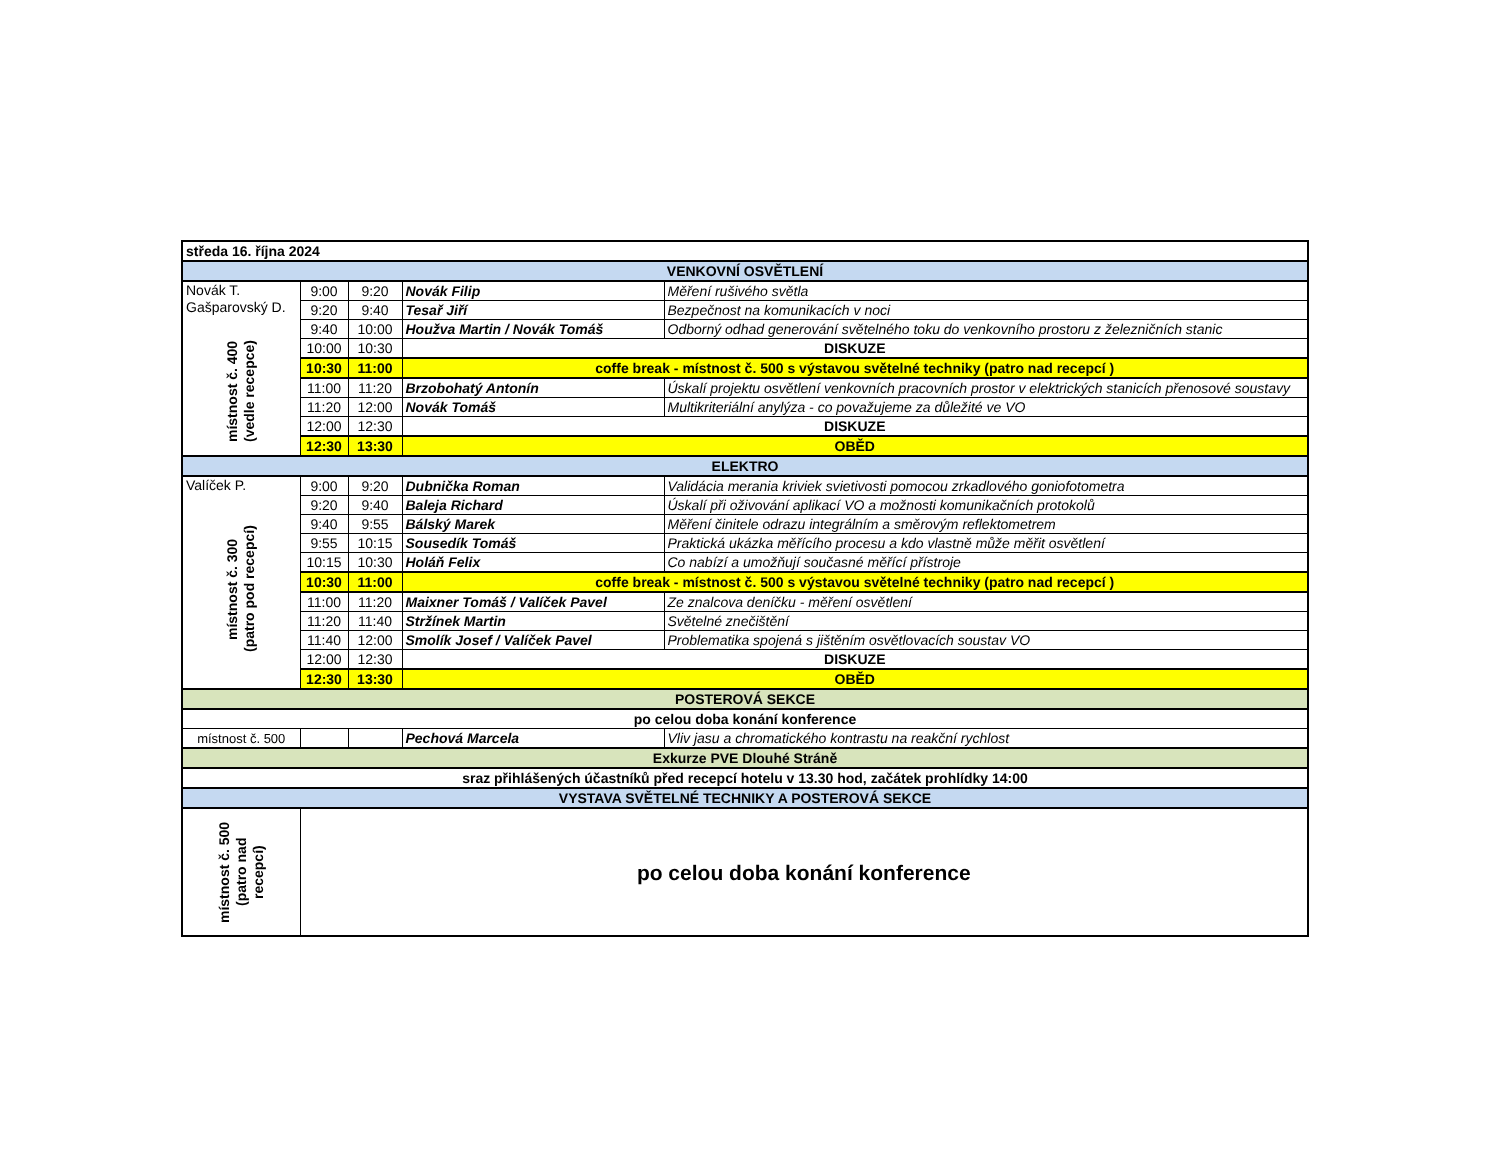| středa 16. října 2024 | | | | |
| VENKOVNÍ OSVĚTLENÍ | | | | |
| Novák T. Gašparovský D. místnost č. 400 (vedle recepce) | 9:00 | 9:20 | Novák Filip | Měření rušivého světla |
| | 9:20 | 9:40 | Tesař Jiří | Bezpečnost na komunikacích v noci |
| | 9:40 | 10:00 | Houžva Martin / Novák Tomáš | Odborný odhad generování světelného toku do venkovního prostoru z železničních stanic |
| | 10:00 | 10:30 | DISKUZE | |
| | 10:30 | 11:00 | coffe break - místnost č. 500 s výstavou světelné techniky (patro nad recepcí ) | |
| | 11:00 | 11:20 | Brzobohatý Antonín | Úskalí projektu osvětlení venkovních pracovních prostor v elektrických stanicích přenosové soustavy |
| | 11:20 | 12:00 | Novák Tomáš | Multikriteriální anylýza - co považujeme za důležité ve VO |
| | 12:00 | 12:30 | DISKUZE | |
| | 12:30 | 13:30 | OBĚD | |
| ELEKTRO | | | | |
| Valíček P. místnost č. 300 (patro pod recepcí) | 9:00 | 9:20 | Dubnička Roman | Validácia merania kriviek svietivosti pomocou zrkadlového goniofotometra |
| | 9:20 | 9:40 | Baleja Richard | Úskalí při oživování aplikací VO a možnosti komunikačních protokolů |
| | 9:40 | 9:55 | Bálský Marek | Měření činitele odrazu integrálním a směrovým reflektometrem |
| | 9:55 | 10:15 | Sousedík Tomáš | Praktická ukázka měřícího procesu a kdo vlastně může měřit osvětlení |
| | 10:15 | 10:30 | Holáň Felix | Co nabízí a umožňují současné měřící přístroje |
| | 10:30 | 11:00 | coffe break - místnost č. 500 s výstavou světelné techniky (patro nad recepcí ) | |
| | 11:00 | 11:20 | Maixner Tomáš / Valíček Pavel | Ze znalcova deníčku - měření osvětlení |
| | 11:20 | 11:40 | Stržínek Martin | Světelné znečištění |
| | 11:40 | 12:00 | Smolík Josef / Valíček Pavel | Problematika spojená s jištěním osvětlovacích soustav VO |
| | 12:00 | 12:30 | DISKUZE | |
| | 12:30 | 13:30 | OBĚD | |
| POSTEROVÁ SEKCE | | | | |
| po celou doba konání konference | | | | |
| místnost č. 500 | | | Pechová Marcela | Vliv jasu a chromatického kontrastu na reakční rychlost |
| Exkurze PVE Dlouhé Stráně | | | | |
| sraz přihlášených účastníků před recepcí hotelu v 13.30 hod, začátek prohlídky 14:00 | | | | |
| VYSTAVA SVĚTELNÉ TECHNIKY A POSTEROVÁ SEKCE | | | | |
| místnost č. 500 (patro nad recepcí) | po celou doba konání konference | | | |